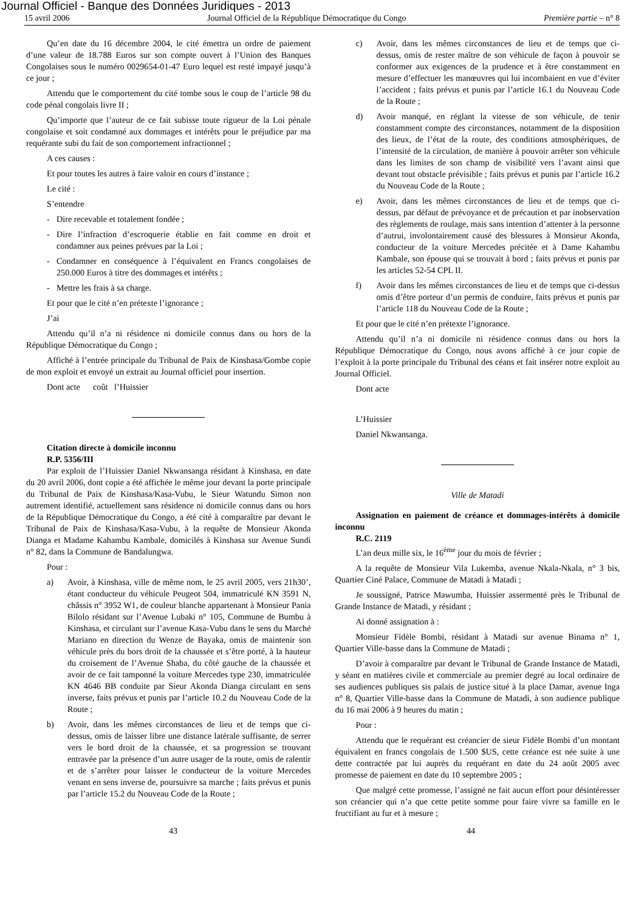Journal Officiel - Banque des Données Juridiques - 2013
15 avril 2006 Journal Officiel de la République Démocratique du Congo Première partie – n° 8
Qu’en date du 16 décembre 2004, le cité émettra un ordre de paiement d’une valeur de 18.788 Euros sur son compte ouvert à l’Union des Banques Congolaises sous le numéro 0029654-01-47 Euro lequel est resté impayé jusqu’à ce jour ;
Attendu que le comportement du cité tombe sous le coup de l’article 98 du code pénal congolais livre II ;
Qu’importe que l’auteur de ce fait subisse toute rigueur de la Loi pénale congolaise et soit condamné aux dommages et intérêts pour le préjudice par ma requérante subi du fait de son comportement infractionnel ;
A ces causes :
Et pour toutes les autres à faire valoir en cours d’instance ;
Le cité :
S’entendre
- Dire recevable et totalement fondée ;
- Dire l’infraction d’escroquerie établie en fait comme en droit et condamner aux peines prévues par la Loi ;
- Condamner en conséquence à l’équivalent en Francs congolaises de 250.000 Euros à titre des dommages et intérêts ;
- Mettre les frais à sa charge.
Et pour que le cité n’en prétexte l’ignorance ;
J’ai
Attendu qu’il n’a ni résidence ni domicile connus dans ou hors de la République Démocratique du Congo ;
Affiché à l’entrée principale du Tribunal de Paix de Kinshasa/Gombe copie de mon exploit et envoyé un extrait au Journal officiel pour insertion.
Dont acte coût l’Huissier
Citation directe à domicile inconnu
R.P. 5356/III
Par exploit de l’Huissier Daniel Nkwansanga résidant à Kinshasa, en date du 20 avril 2006, dont copie a été affichée le même jour devant la porte principale du Tribunal de Paix de Kinshasa/Kasa-Vubu, le Sieur Watundu Simon non autrement identifié, actuellement sans résidence ni domicile connus dans ou hors de la République Démocratique du Congo, a été cité à comparaître par devant le Tribunal de Paix de Kinshasa/Kasa-Vubu, à la requête de Monsieur Akonda Dianga et Madame Kahambu Kambale, domicilés à Kinshasa sur Avenue Sundi n° 82, dans la Commune de Bandalungwa.
Pour :
a) Avoir, à Kinshasa, ville de même nom, le 25 avril 2005, vers 21h30’, étant conducteur du véhicule Peugeot 504, immatriculé KN 3591 N, châssis n° 3952 W1, de couleur blanche appartenant à Monsieur Pania Bilolo résidant sur l’Avenue Lubaki n° 105, Commune de Bumbu à Kinshasa, et circulant sur l’avenue Kasa-Vubu dans le sens du Marché Mariano en direction du Wenze de Bayaka, omis de maintenir son véhicule près du bors droit de la chaussée et s’être porté, à la hauteur du croisement de l’Avenue Shaba, du côté gauche de la chaussée et avoir de ce fait tamponné la voiture Mercedes type 230, immatriculée KN 4646 BB conduite par Sieur Akonda Dianga circulant en sens inverse, faits prévus et punis par l’article 10.2 du Nouveau Code de la Route ;
b) Avoir, dans les mêmes circonstances de lieu et de temps que ci-dessus, omis de laisser libre une distance latérale suffisante, de serrer vers le bord droit de la chaussée, et sa progression se trouvant entravée par la présence d’un autre usager de la route, omis de ralentir et de s’arrêter pour laisser le conducteur de la voiture Mercedes venant en sens inverse de, poursuivre sa marche ; faits prévus et punis par l’article 15.2 du Nouveau Code de la Route ;
c) Avoir, dans les mêmes circonstances de lieu et de temps que ci-dessus, omis de rester maître de son véhicule de façon à pouvoir se conformer aux exigences de la prudence et à être constamment en mesure d’effectuer les manœuvres qui lui incombaient en vue d’éviter l’accident ; faits prévus et punis par l’article 16.1 du Nouveau Code de la Route ;
d) Avoir manqué, en réglant la vitesse de son véhicule, de tenir constamment compte des circonstances, notamment de la disposition des lieux, de l’état de la route, des conditions atmosphériques, de l’intensité de la circulation, de manière à pouvoir arrêter son véhicule dans les limites de son champ de visibilité vers l’avant ainsi que devant tout obstacle prévisible ; faits prévus et punis par l’article 16.2 du Nouveau Code de la Route ;
e) Avoir, dans les mêmes circonstances de lieu et de temps que ci-dessus, par défaut de prévoyance et de précaution et par inobservation des règlements de roulage, mais sans intention d’attenter à la personne d’autrui, involontairement causé des blessures à Monsieur Akonda, conducteur de la voiture Mercedes précitée et à Dame Kahambu Kambale, son épouse qui se trouvait à bord ; faits prévus et punis par les articles 52-54 CPL II.
f) Avoir dans les mêmes circonstances de lieu et de temps que ci-dessus omis d’être porteur d’un permis de conduire, faits prévus et punis par l’article 118 du Nouveau Code de la Route ;
Et pour que le cité n’en prétexte l’ignorance.
Attendu qu’il n’a ni domicile ni résidence connus dans ou hors la République Démocratique du Congo, nous avons affiché à ce jour copie de l’exploit à la porte principale du Tribunal des céans et fait insérer notre exploit au Journal Officiel.
Dont acte
L’Huissier
Daniel Nkwansanga.
Ville de Matadi
Assignation en paiement de créance et dommages-intérêts à domicile inconnu
R.C. 2119
L’an deux mille six, le 16<sup>ème</sup> jour du mois de février ;
A la requête de Monsieur Vila Lukemba, avenue Nkala-Nkala, n° 3 bis, Quartier Ciné Palace, Commune de Matadi à Matadi ;
Je soussigné, Patrice Mawumba, Huissier assermenté près le Tribunal de Grande Instance de Matadi, y résidant ;
Ai donné assignation à :
Monsieur Fidèle Bombi, résidant à Matadi sur avenue Binama n° 1, Quartier Ville-basse dans la Commune de Matadi ;
D’avoir à comparaître par devant le Tribunal de Grande Instance de Matadi, y séant en matières civile et commerciale au premier degré au local ordinaire de ses audiences publiques sis palais de justice situé à la place Damar, avenue Inga n° 8, Quartier Ville-basse dans la Commune de Matadi, à son audience publique du 16 mai 2006 à 9 heures du matin ;
Pour :
Attendu que le requérant est créancier de sieur Fidèle Bombi d’un montant équivalent en francs congolais de 1.500 $US, cette créance est née suite à une dette contractée par lui auprès du requérant en date du 24 août 2005 avec promesse de paiement en date du 10 septembre 2005 ;
Que malgré cette promesse, l’assigné ne fait aucun effort pour désintéresser son créancier qui n’a que cette petite somme pour faire vivre sa famille en le fructifiant au fur et à mesure ;
43 44